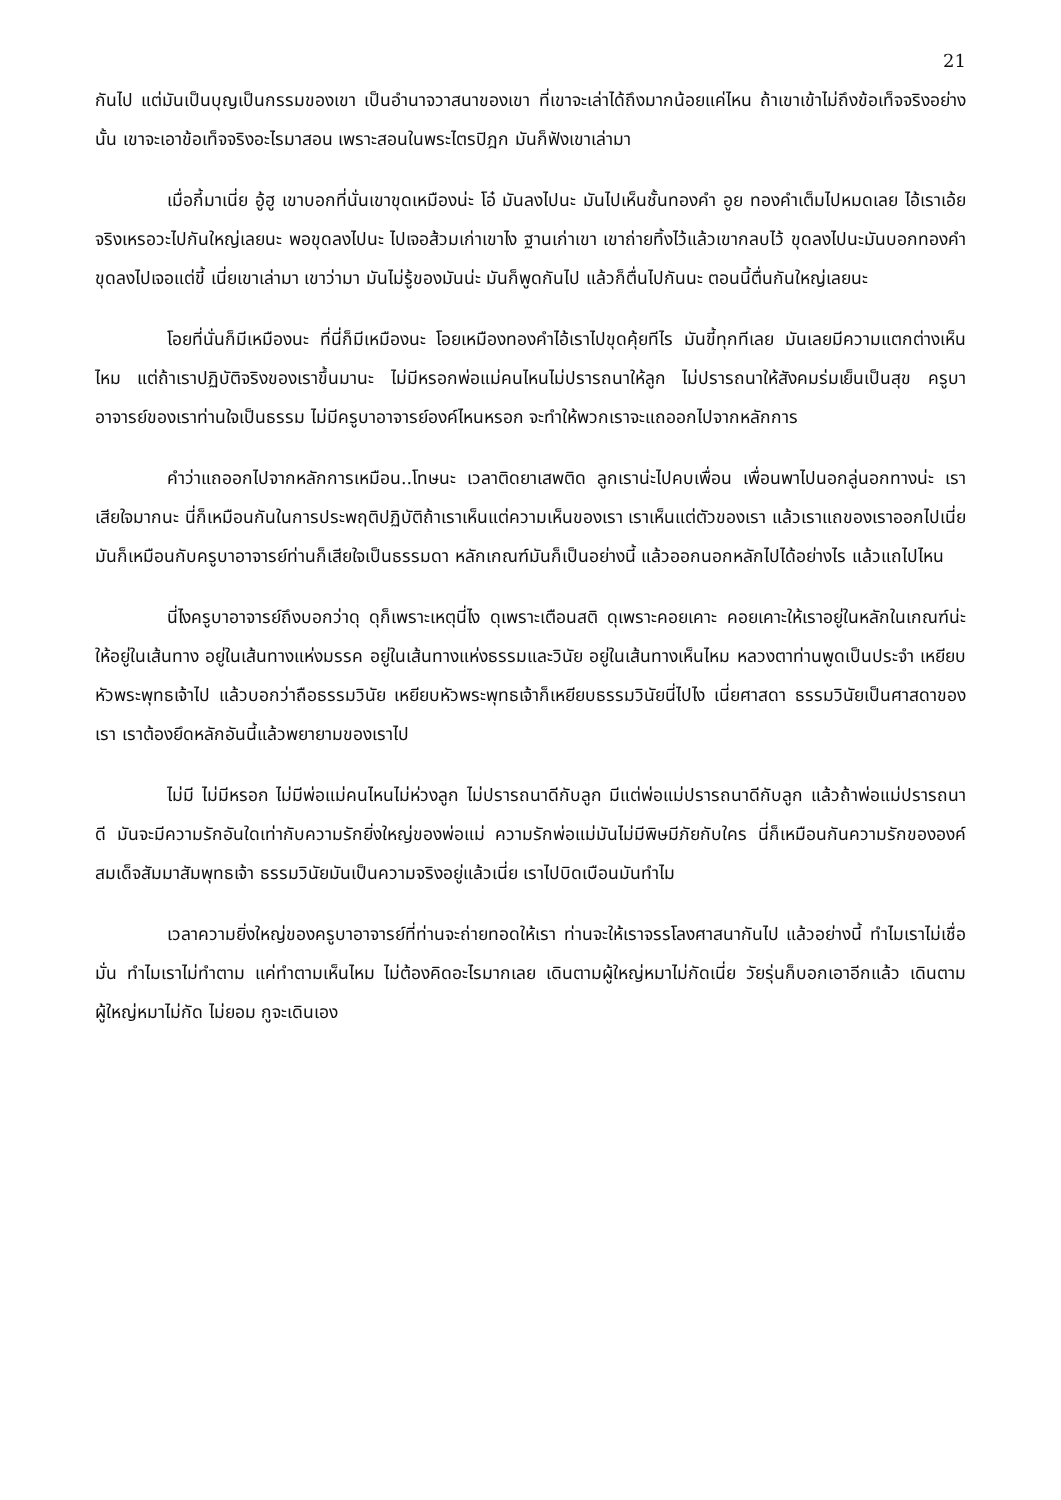21
กันไป แต่มันเป็นบุญเป็นกรรมของเขา เป็นอำนาจวาสนาของเขา ที่เขาจะเล่าได้ถึงมากน้อยแค่ไหน ถ้าเขาเข้าไม่ถึงข้อเท็จจริงอย่างนั้น เขาจะเอาข้อเท็จจริงอะไรมาสอน เพราะสอนในพระไตรปิฎก มันก็ฟังเขาเล่ามา
เมื่อกี้มาเนี่ย อู้ฮู เขาบอกที่นั่นเขาขุดเหมืองน่ะ โอ๋ มันลงไปนะ มันไปเห็นชั้นทองคำ อูย ทองคำเต็มไปหมดเลย ไอ้เราเอ้ยจริงเหรอวะไปกันใหญ่เลยนะ พอขุดลงไปนะ ไปเจอส้วมเก่าเขาไง ฐานเก่าเขา เขาถ่ายทิ้งไว้แล้วเขากลบไว้ ขุดลงไปนะมันบอกทองคำ ขุดลงไปเจอแต่ขี้ เนี่ยเขาเล่ามา เขาว่ามา มันไม่รู้ของมันน่ะ มันก็พูดกันไป แล้วก็ตื่นไปกันนะ ตอนนี้ตื่นกันใหญ่เลยนะ
โอยที่นั่นก็มีเหมืองนะ ที่นี่ก็มีเหมืองนะ โอยเหมืองทองคำไอ้เราไปขุดคุ้ยทีไร มันขี้ทุกทีเลย มันเลยมีความแตกต่างเห็นไหม แต่ถ้าเราปฏิบัติจริงของเราขึ้นมานะ ไม่มีหรอกพ่อแม่คนไหนไม่ปรารถนาให้ลูก ไม่ปรารถนาให้สังคมร่มเย็นเป็นสุข ครูบาอาจารย์ของเราท่านใจเป็นธรรม ไม่มีครูบาอาจารย์องค์ไหนหรอก จะทำให้พวกเราจะแถออกไปจากหลักการ
คำว่าแถออกไปจากหลักการเหมือน..โทษนะ เวลาติดยาเสพติด ลูกเราน่ะไปคบเพื่อน เพื่อนพาไปนอกลู่นอกทางน่ะ เราเสียใจมากนะ นี่ก็เหมือนกันในการประพฤติปฏิบัติถ้าเราเห็นแต่ความเห็นของเรา เราเห็นแต่ตัวของเรา แล้วเราแถของเราออกไปเนี่ย มันก็เหมือนกับครูบาอาจารย์ท่านก็เสียใจเป็นธรรมดา หลักเกณฑ์มันก็เป็นอย่างนี้ แล้วออกนอกหลักไปได้อย่างไร แล้วแถไปไหน
นี่ไงครูบาอาจารย์ถึงบอกว่าดุ ดุก็เพราะเหตุนี่ไง ดุเพราะเตือนสติ ดุเพราะคอยเคาะ คอยเคาะให้เราอยู่ในหลักในเกณฑ์น่ะ ให้อยู่ในเส้นทาง อยู่ในเส้นทางแห่งมรรค อยู่ในเส้นทางแห่งธรรมและวินัย อยู่ในเส้นทางเห็นไหม หลวงตาท่านพูดเป็นประจำ เหยียบหัวพระพุทธเจ้าไป แล้วบอกว่าถือธรรมวินัย เหยียบหัวพระพุทธเจ้าก็เหยียบธรรมวินัยนี่ไปไง เนี่ยศาสดา ธรรมวินัยเป็นศาสดาของเรา เราต้องยึดหลักอันนี้แล้วพยายามของเราไป
ไม่มี ไม่มีหรอก ไม่มีพ่อแม่คนไหนไม่ห่วงลูก ไม่ปรารถนาดีกับลูก มีแต่พ่อแม่ปรารถนาดีกับลูก แล้วถ้าพ่อแม่ปรารถนาดี มันจะมีความรักอันใดเท่ากับความรักยิ่งใหญ่ของพ่อแม่ ความรักพ่อแม่มันไม่มีพิษมีภัยกับใคร นี่ก็เหมือนกันความรักขององค์สมเด็จสัมมาสัมพุทธเจ้า ธรรมวินัยมันเป็นความจริงอยู่แล้วเนี่ย เราไปบิดเบือนมันทำไม
เวลาความยิ่งใหญ่ของครูบาอาจารย์ที่ท่านจะถ่ายทอดให้เรา ท่านจะให้เราจรรโลงศาสนากันไป แล้วอย่างนี้ ทำไมเราไม่เชื่อมั่น ทำไมเราไม่ทำตาม แค่ทำตามเห็นไหม ไม่ต้องคิดอะไรมากเลย เดินตามผู้ใหญ่หมาไม่กัดเนี่ย วัยรุ่นก็บอกเอาอีกแล้ว เดินตามผู้ใหญ่หมาไม่กัด ไม่ยอม กูจะเดินเอง